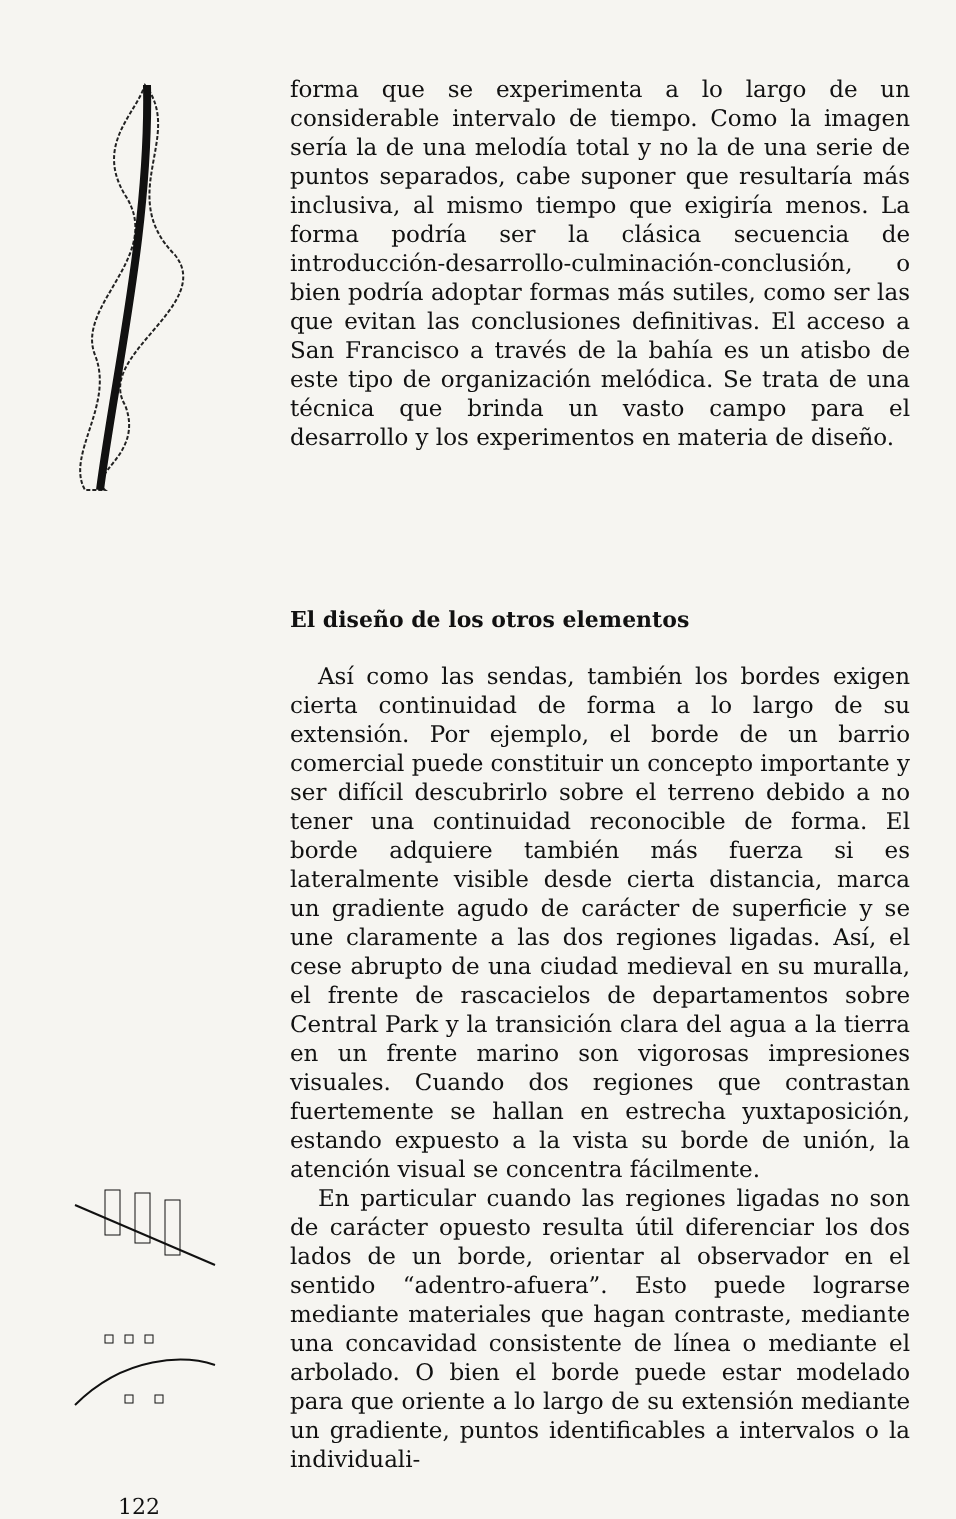forma que se experimenta a lo largo de un considerable intervalo de tiempo. Como la imagen sería la de una melodía total y no la de una serie de puntos separados, cabe suponer que resultaría más inclusiva, al mismo tiempo que exigiría menos. La forma podría ser la clásica secuencia de introducción-desarrollo-culminación-conclusión, o bien podría adoptar formas más sutiles, como ser las que evitan las conclusiones definitivas. El acceso a San Francisco a través de la bahía es un atisbo de este tipo de organización melódica. Se trata de una técnica que brinda un vasto campo para el desarrollo y los experimentos en materia de diseño.
El diseño de los otros elementos
Así como las sendas, también los bordes exigen cierta continuidad de forma a lo largo de su extensión. Por ejemplo, el borde de un barrio comercial puede constituir un concepto importante y ser difícil descubrirlo sobre el terreno debido a no tener una continuidad reconocible de forma. El borde adquiere también más fuerza si es lateralmente visible desde cierta distancia, marca un gradiente agudo de carácter de superficie y se une claramente a las dos regiones ligadas. Así, el cese abrupto de una ciudad medieval en su muralla, el frente de rascacielos de departamentos sobre Central Park y la transición clara del agua a la tierra en un frente marino son vigorosas impresiones visuales. Cuando dos regiones que contrastan fuertemente se hallan en estrecha yuxtaposición, estando expuesto a la vista su borde de unión, la atención visual se concentra fácilmente.
En particular cuando las regiones ligadas no son de carácter opuesto resulta útil diferenciar los dos lados de un borde, orientar al observador en el sentido “adentro-afuera”. Esto puede lograrse mediante materiales que hagan contraste, mediante una concavidad consistente de línea o mediante el arbolado. O bien el borde puede estar modelado para que oriente a lo largo de su extensión mediante un gradiente, puntos identificables a intervalos o la individuali-
122